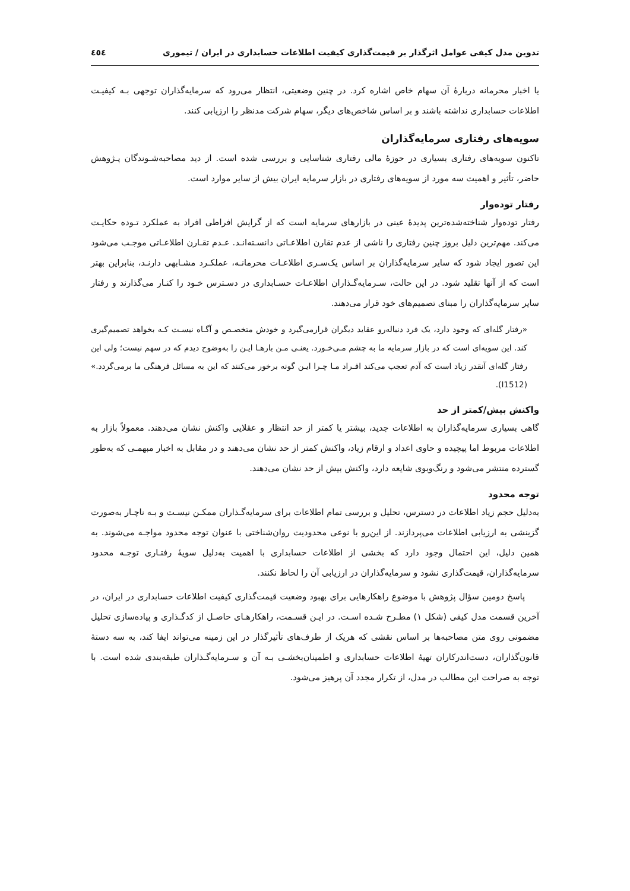تدوین مدل کیفی عوامل اثرگذار بر قیمت‌گذاری کیفیت اطلاعات حسابداری در ایران / تیموری ٤٥٤
یا اخبار محرمانه دربارۀ آن سهام خاص اشاره کرد. در چنین وضعیتی، انتظار می‌رود که سرمایه‌گذاران توجهی بـه کیفیـت اطلاعات حسابداری نداشته باشند و بر اساس شاخص‌های دیگر، سهام شرکت مدنظر را ارزیابی کنند.
سویه‌های رفتاری سرمایه‌گذاران
تاکنون سویه‌های رفتاری بسیاری در حوزۀ مالی رفتاری شناسایی و بررسی شده است. از دید مصاحبه‌شـوندگان پـژوهش حاضر، تأثیر و اهمیت سه مورد از سویه‌های رفتاری در بازار سرمایه ایران بیش از سایر موارد است.
رفتار توده‌وار
رفتار توده‌وار شناخته‌شده‌ترین پدیدۀ عینی در بازارهای سرمایه است که از گرایش افراطی افراد به عملکرد تـوده حکایـت می‌کند. مهم‌ترین دلیل بروز چنین رفتاری را ناشی از عدم تقارن اطلاعـاتی دانسـته‌انـد. عـدم تقـارن اطلاعـاتی موجـب می‌شود این تصور ایجاد شود که سایر سرمایه‌گذاران بر اساس یک‌سـری اطلاعـات محرمانـه، عملکـرد مشـابهی دارنـد، بنابراین بهتر است که از آنها تقلید شود. در این حالت، سـرمایه‌گـذاران اطلاعـات حسـابداری در دسـترس خـود را کنـار می‌گذارند و رفتار سایر سرمایه‌گذاران را مبنای تصمیم‌های خود قرار می‌دهند.
«رفتار گله‌ای که وجود دارد، یک فرد دنباله‌رو عقاید دیگران قرارمی‌گیرد و خودش متخصـص و آگـاه نیسـت کـه بخواهد تصمیم‌گیری کند. این سویه‌ای است که در بازار سرمایه ما به چشم مـی‌خـورد. یعنـی مـن بارهـا ایـن را به‌وضوح دیدم که در سهم نیست؛ ولی این رفتار گله‌ای آنقدر زیاد است که آدم تعجب می‌کند افـراد مـا چـرا ایـن گونه برخور می‌کنند که این به مسائل فرهنگی ما برمی‌گردد.» (I1512).
واکنش بیش/کمتر از حد
گاهی بسیاری سرمایه‌گذاران به اطلاعات جدید، بیشتر یا کمتر از حد انتظار و عقلایی واکنش نشان می‌دهند. معمولاً بازار به اطلاعات مربوط اما پیچیده و حاوی اعداد و ارقام زیاد، واکنش کمتر از حد نشان می‌دهند و در مقابل به اخبار مبهمـی که به‌طور گسترده منتشر می‌شود و رنگ‌وبوی شایعه دارد، واکنش بیش از حد نشان می‌دهند.
توجه محدود
به‌دلیل حجم زیاد اطلاعات در دسترس، تحلیل و بررسی تمام اطلاعات برای سرمایه‌گـذاران ممکـن نیسـت و بـه ناچـار به‌صورت گزینشی به ارزیابی اطلاعات می‌پردازند. از این‌رو با نوعی محدودیت روان‌شناختی با عنوان توجه محدود مواجـه می‌شوند. به همین دلیل، این احتمال وجود دارد که بخشی از اطلاعات حسابداری با اهمیت به‌دلیل سویۀ رفتـاری توجـه محدود سرمایه‌گذاران، قیمت‌گذاری نشود و سرمایه‌گذاران در ارزیابی آن را لحاظ نکنند.
پاسخ دومین سؤال پژوهش با موضوع راهکارهایی برای بهبود وضعیت قیمت‌گذاری کیفیت اطلاعات حسابداری در ایران، در آخرین قسمت مدل کیفی (شکل ١) مطـرح شـده اسـت. در ایـن قسـمت، راهکارهـای حاصـل از کدگـذاری و پیاده‌سازی تحلیل مضمونی روی متن مصاحبه‌ها بر اساس نقشی که هریک از طرف‌های تأثیرگذار در این زمینه می‌تواند ایفا کند، به سه دستۀ قانون‌گذاران، دست‌اندرکاران تهیۀ اطلاعات حسابداری و اطمینان‌بخشـی بـه آن و سـرمایه‌گـذاران طبقه‌بندی شده است. با توجه به صراحت این مطالب در مدل، از تکرار مجدد آن پرهیز می‌شود.